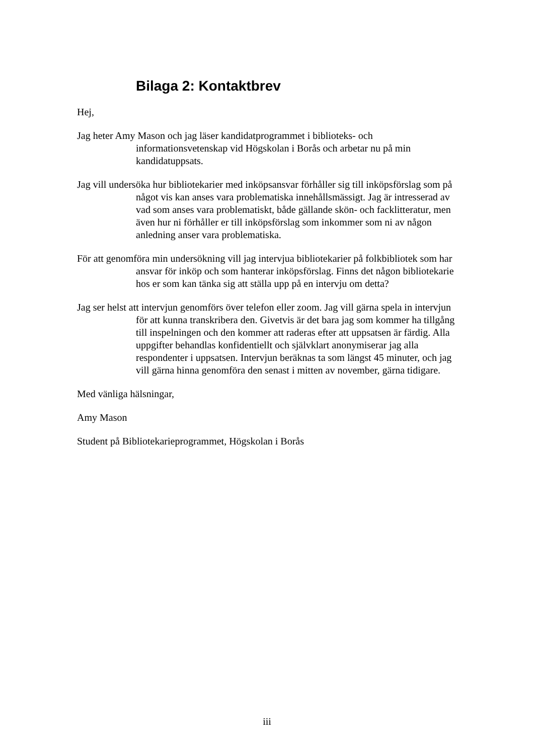Bilaga 2: Kontaktbrev
Hej,
Jag heter Amy Mason och jag läser kandidatprogrammet i biblioteks- och informationsvetenskap vid Högskolan i Borås och arbetar nu på min kandidatuppsats.
Jag vill undersöka hur bibliotekarier med inköpsansvar förhåller sig till inköpsförslag som på något vis kan anses vara problematiska innehållsmässigt. Jag är intresserad av vad som anses vara problematiskt, både gällande skön- och facklitteratur, men även hur ni förhåller er till inköpsförslag som inkommer som ni av någon anledning anser vara problematiska.
För att genomföra min undersökning vill jag intervjua bibliotekarier på folkbibliotek som har ansvar för inköp och som hanterar inköpsförslag. Finns det någon bibliotekarie hos er som kan tänka sig att ställa upp på en intervju om detta?
Jag ser helst att intervjun genomförs över telefon eller zoom. Jag vill gärna spela in intervjun för att kunna transkribera den. Givetvis är det bara jag som kommer ha tillgång till inspelningen och den kommer att raderas efter att uppsatsen är färdig. Alla uppgifter behandlas konfidentiellt och självklart anonymiserar jag alla respondenter i uppsatsen. Intervjun beräknas ta som längst 45 minuter, och jag vill gärna hinna genomföra den senast i mitten av november, gärna tidigare.
Med vänliga hälsningar,
Amy Mason
Student på Bibliotekarieprogrammet, Högskolan i Borås
iii